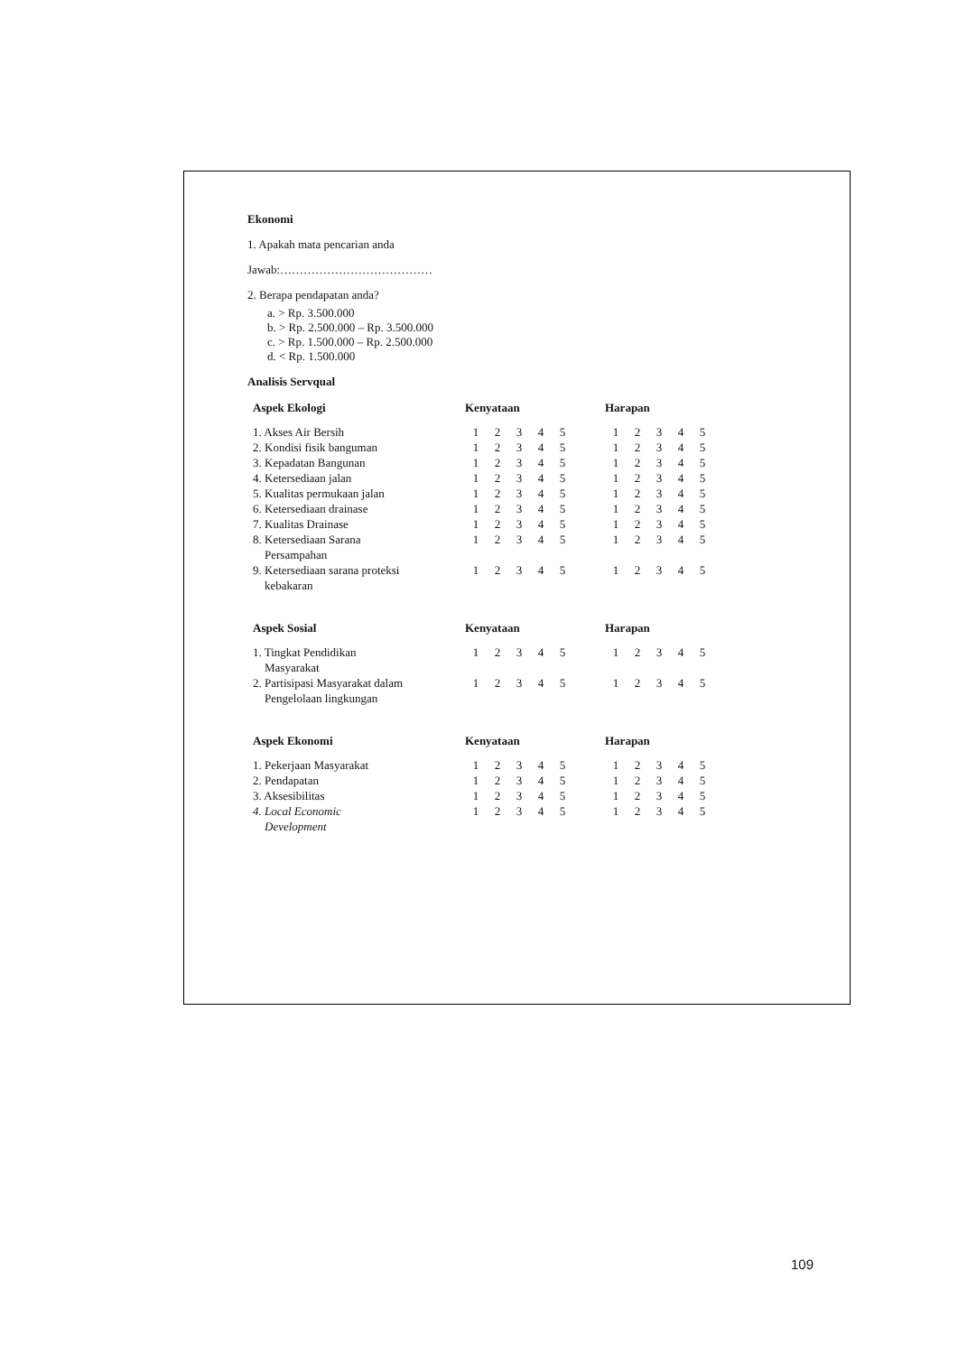Ekonomi
1. Apakah mata pencarian anda
Jawab:…………………………………
2. Berapa pendapatan anda?
a. > Rp. 3.500.000
b. > Rp. 2.500.000 – Rp. 3.500.000
c. > Rp. 1.500.000 – Rp. 2.500.000
d. < Rp. 1.500.000
Analisis Servqual
| Aspek Ekologi | Kenyataan | | | | | | Harapan | | | | |
| --- | --- | --- | --- | --- | --- | --- | --- | --- | --- | --- | --- |
| 1. Akses Air Bersih | 1 | 2 | 3 | 4 | 5 | | 1 | 2 | 3 | 4 | 5 |
| 2. Kondisi fisik banguman | 1 | 2 | 3 | 4 | 5 | | 1 | 2 | 3 | 4 | 5 |
| 3. Kepadatan Bangunan | 1 | 2 | 3 | 4 | 5 | | 1 | 2 | 3 | 4 | 5 |
| 4. Ketersediaan jalan | 1 | 2 | 3 | 4 | 5 | | 1 | 2 | 3 | 4 | 5 |
| 5. Kualitas permukaan jalan | 1 | 2 | 3 | 4 | 5 | | 1 | 2 | 3 | 4 | 5 |
| 6. Ketersediaan drainase | 1 | 2 | 3 | 4 | 5 | | 1 | 2 | 3 | 4 | 5 |
| 7. Kualitas Drainase | 1 | 2 | 3 | 4 | 5 | | 1 | 2 | 3 | 4 | 5 |
| 8. Ketersediaan Sarana Persampahan | 1 | 2 | 3 | 4 | 5 | | 1 | 2 | 3 | 4 | 5 |
| 9. Ketersediaan sarana proteksi kebakaran | 1 | 2 | 3 | 4 | 5 | | 1 | 2 | 3 | 4 | 5 |
| Aspek Sosial | Kenyataan | | | | | | Harapan | | | | |
| --- | --- | --- | --- | --- | --- | --- | --- | --- | --- | --- | --- |
| 1. Tingkat Pendidikan Masyarakat | 1 | 2 | 3 | 4 | 5 | | 1 | 2 | 3 | 4 | 5 |
| 2. Partisipasi Masyarakat dalam Pengelolaan lingkungan | 1 | 2 | 3 | 4 | 5 | | 1 | 2 | 3 | 4 | 5 |
| Aspek Ekonomi | Kenyataan | | | | | | Harapan | | | | |
| --- | --- | --- | --- | --- | --- | --- | --- | --- | --- | --- | --- |
| 1. Pekerjaan Masyarakat | 1 | 2 | 3 | 4 | 5 | | 1 | 2 | 3 | 4 | 5 |
| 2. Pendapatan | 1 | 2 | 3 | 4 | 5 | | 1 | 2 | 3 | 4 | 5 |
| 3. Aksesibilitas | 1 | 2 | 3 | 4 | 5 | | 1 | 2 | 3 | 4 | 5 |
| 4. Local Economic Development | 1 | 2 | 3 | 4 | 5 | | 1 | 2 | 3 | 4 | 5 |
109